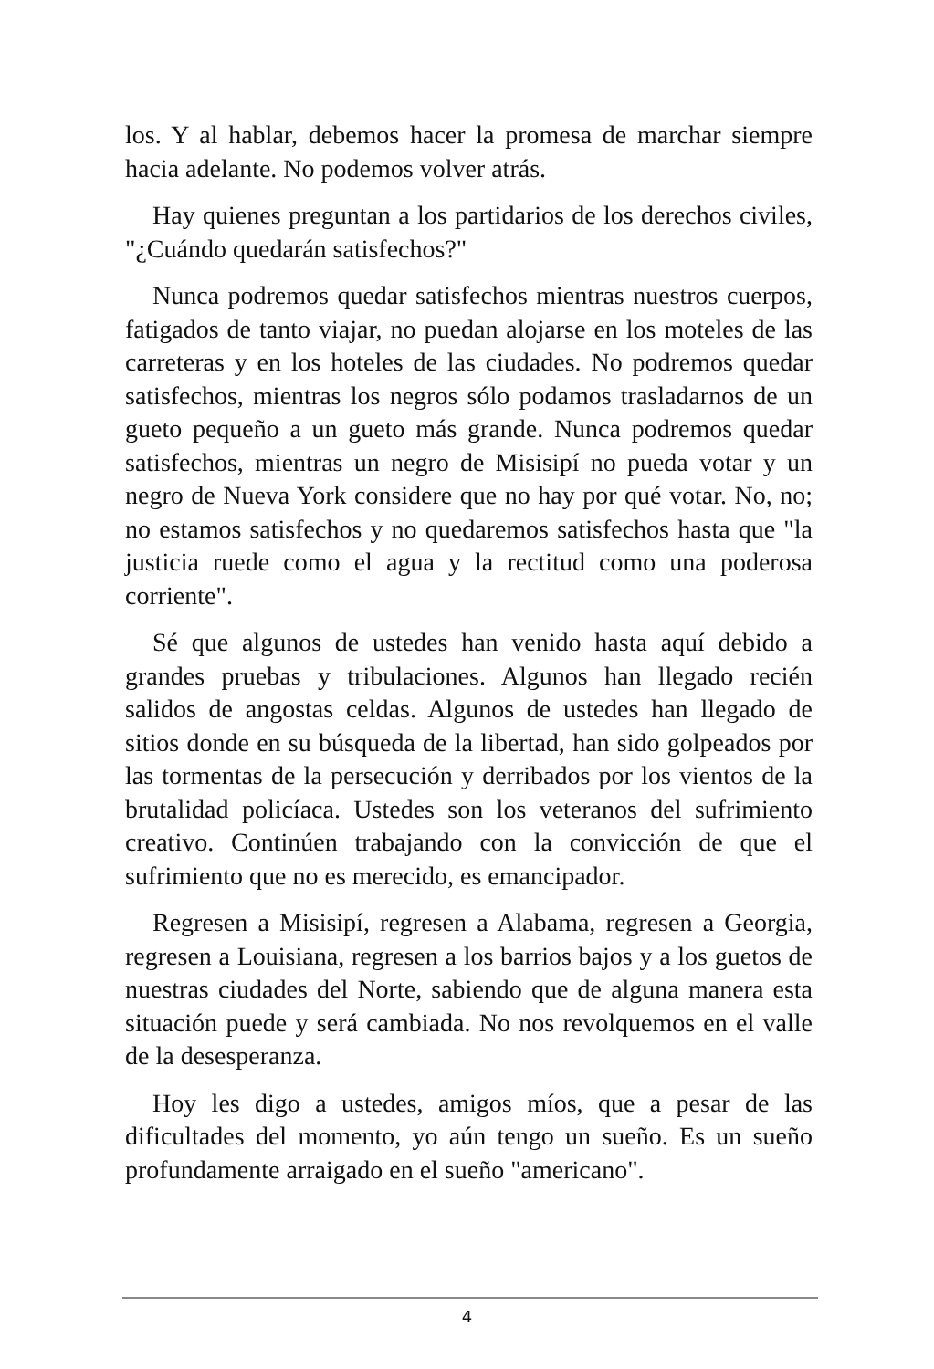los. Y al hablar, debemos hacer la promesa de marchar siempre hacia adelante. No podemos volver atrás.
Hay quienes preguntan a los partidarios de los derechos civiles, "¿Cuándo quedarán satisfechos?"
Nunca podremos quedar satisfechos mientras nuestros cuerpos, fatigados de tanto viajar, no puedan alojarse en los moteles de las carreteras y en los hoteles de las ciudades. No podremos quedar satisfechos, mientras los negros sólo podamos trasladarnos de un gueto pequeño a un gueto más grande. Nunca podremos quedar satisfechos, mientras un negro de Misisipí no pueda votar y un negro de Nueva York considere que no hay por qué votar. No, no; no estamos satisfechos y no quedaremos satisfechos hasta que "la justicia ruede como el agua y la rectitud como una poderosa corriente".
Sé que algunos de ustedes han venido hasta aquí debido a grandes pruebas y tribulaciones. Algunos han llegado recién salidos de angostas celdas. Algunos de ustedes han llegado de sitios donde en su búsqueda de la libertad, han sido golpeados por las tormentas de la persecución y derribados por los vientos de la brutalidad policíaca. Ustedes son los veteranos del sufrimiento creativo. Continúen trabajando con la convicción de que el sufrimiento que no es merecido, es emancipador.
Regresen a Misisipí, regresen a Alabama, regresen a Georgia, regresen a Louisiana, regresen a los barrios bajos y a los guetos de nuestras ciudades del Norte, sabiendo que de alguna manera esta situación puede y será cambiada. No nos revolquemos en el valle de la desesperanza.
Hoy les digo a ustedes, amigos míos, que a pesar de las dificultades del momento, yo aún tengo un sueño. Es un sueño profundamente arraigado en el sueño "americano".
4